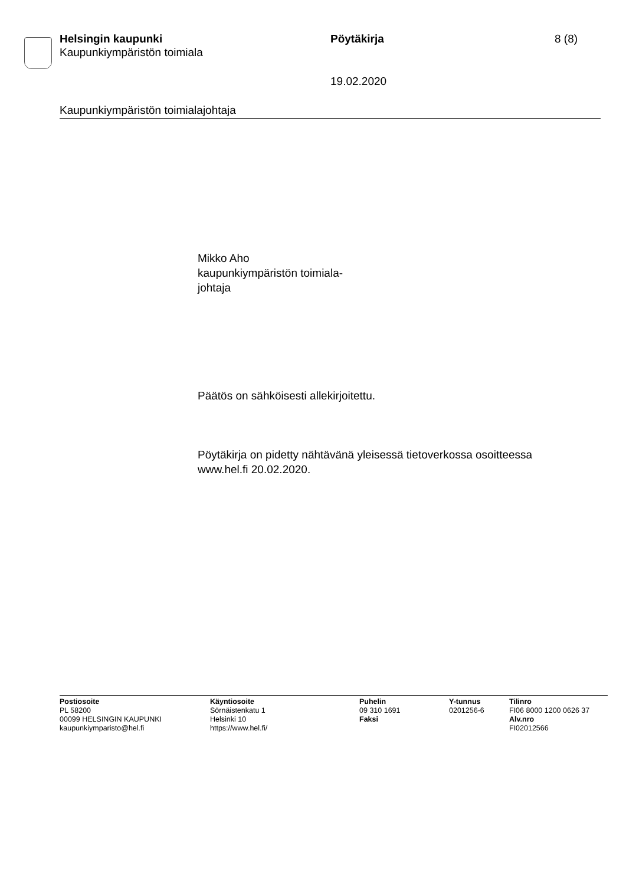Helsingin kaupunki
Kaupunkiympäristön toimiala
Pöytäkirja 8 (8)
19.02.2020
Kaupunkiympäristön toimialajohtaja
Mikko Aho
kaupunkiympäristön toimiala-
johtaja
Päätös on sähköisesti allekirjoitettu.
Pöytäkirja on pidetty nähtävänä yleisessä tietoverkossa osoitteessa
www.hel.fi 20.02.2020.
Postiosoite
PL 58200
00099 HELSINGIN KAUPUNKI
kaupunkiymparisto@hel.fi
Käyntiosoite
Sörnäistenkatu 1
Helsinki 10
https://www.hel.fi/
Puhelin
09 310 1691
Faksi
Y-tunnus
0201256-6
Tilinro
FI06 8000 1200 0626 37
Alv.nro
FI02012566